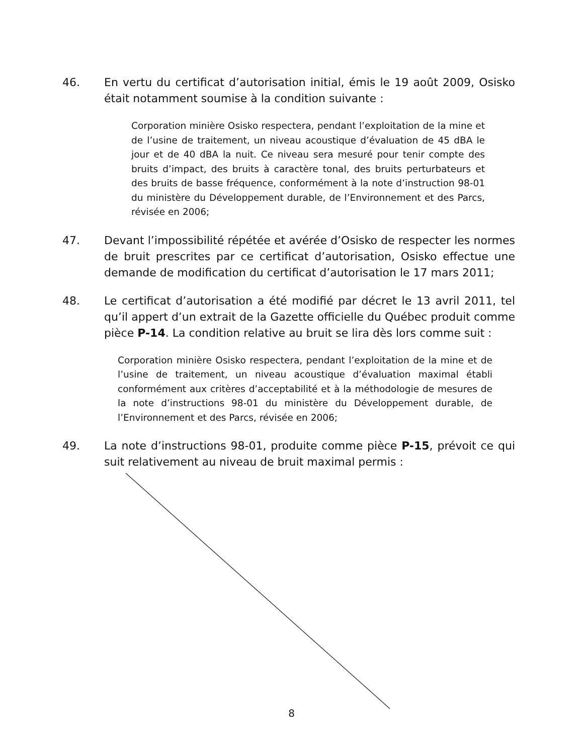46. En vertu du certificat d’autorisation initial, émis le 19 août 2009, Osisko était notamment soumise à la condition suivante :
Corporation minière Osisko respectera, pendant l’exploitation de la mine et de l’usine de traitement, un niveau acoustique d’évaluation de 45 dBA le jour et de 40 dBA la nuit. Ce niveau sera mesuré pour tenir compte des bruits d’impact, des bruits à caractère tonal, des bruits perturbateurs et des bruits de basse fréquence, conformément à la note d’instruction 98-01 du ministère du Développement durable, de l’Environnement et des Parcs, révisée en 2006;
47. Devant l’impossibilité répétée et avérée d’Osisko de respecter les normes de bruit prescrites par ce certificat d’autorisation, Osisko effectue une demande de modification du certificat d’autorisation le 17 mars 2011;
48. Le certificat d’autorisation a été modifié par décret le 13 avril 2011, tel qu’il appert d’un extrait de la Gazette officielle du Québec produit comme pièce P-14. La condition relative au bruit se lira dès lors comme suit :
Corporation minière Osisko respectera, pendant l’exploitation de la mine et de l’usine de traitement, un niveau acoustique d’évaluation maximal établi conformément aux critères d’acceptabilité et à la méthodologie de mesures de la note d’instructions 98-01 du ministère du Développement durable, de l’Environnement et des Parcs, révisée en 2006;
49. La note d’instructions 98-01, produite comme pièce P-15, prévoit ce qui suit relativement au niveau de bruit maximal permis :
8